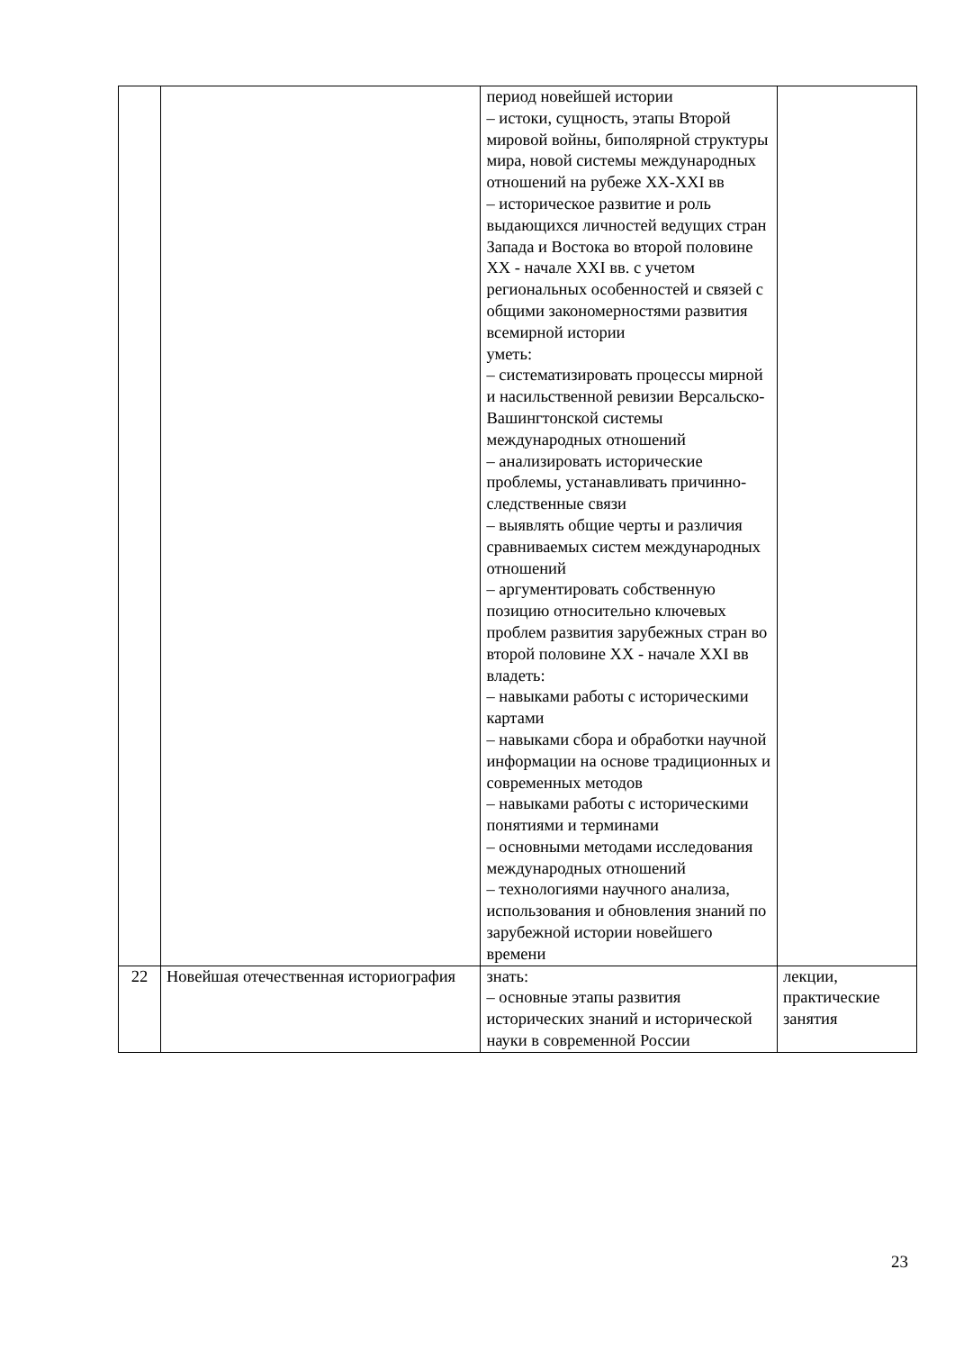| | | период новейшей истории – истоки, сущность, этапы Второй мировой войны, биполярной структуры мира, новой системы международных отношений на рубеже XX-XXI вв – историческое развитие и роль выдающихся личностей ведущих стран Запада и Востока во второй половине XX - начале XXI вв. с учетом региональных особенностей и связей с общими закономерностями развития всемирной истории уметь: – систематизировать процессы мирной и насильственной ревизии Версальско-Вашингтонской системы международных отношений – анализировать исторические проблемы, устанавливать причинно-следственные связи – выявлять общие черты и различия сравниваемых систем международных отношений – аргументировать собственную позицию относительно ключевых проблем развития зарубежных стран во второй половине XX - начале XXI вв владеть: – навыками работы с историческими картами – навыками сбора и обработки научной информации на основе традиционных и современных методов – навыками работы с историческими понятиями и терминами – основными методами исследования международных отношений – технологиями научного анализа, использования и обновления знаний по зарубежной истории новейшего времени | |
| 22 | Новейшая отечественная историография | знать: – основные этапы развития исторических знаний и исторической науки в современной России | лекции, практические занятия |
23